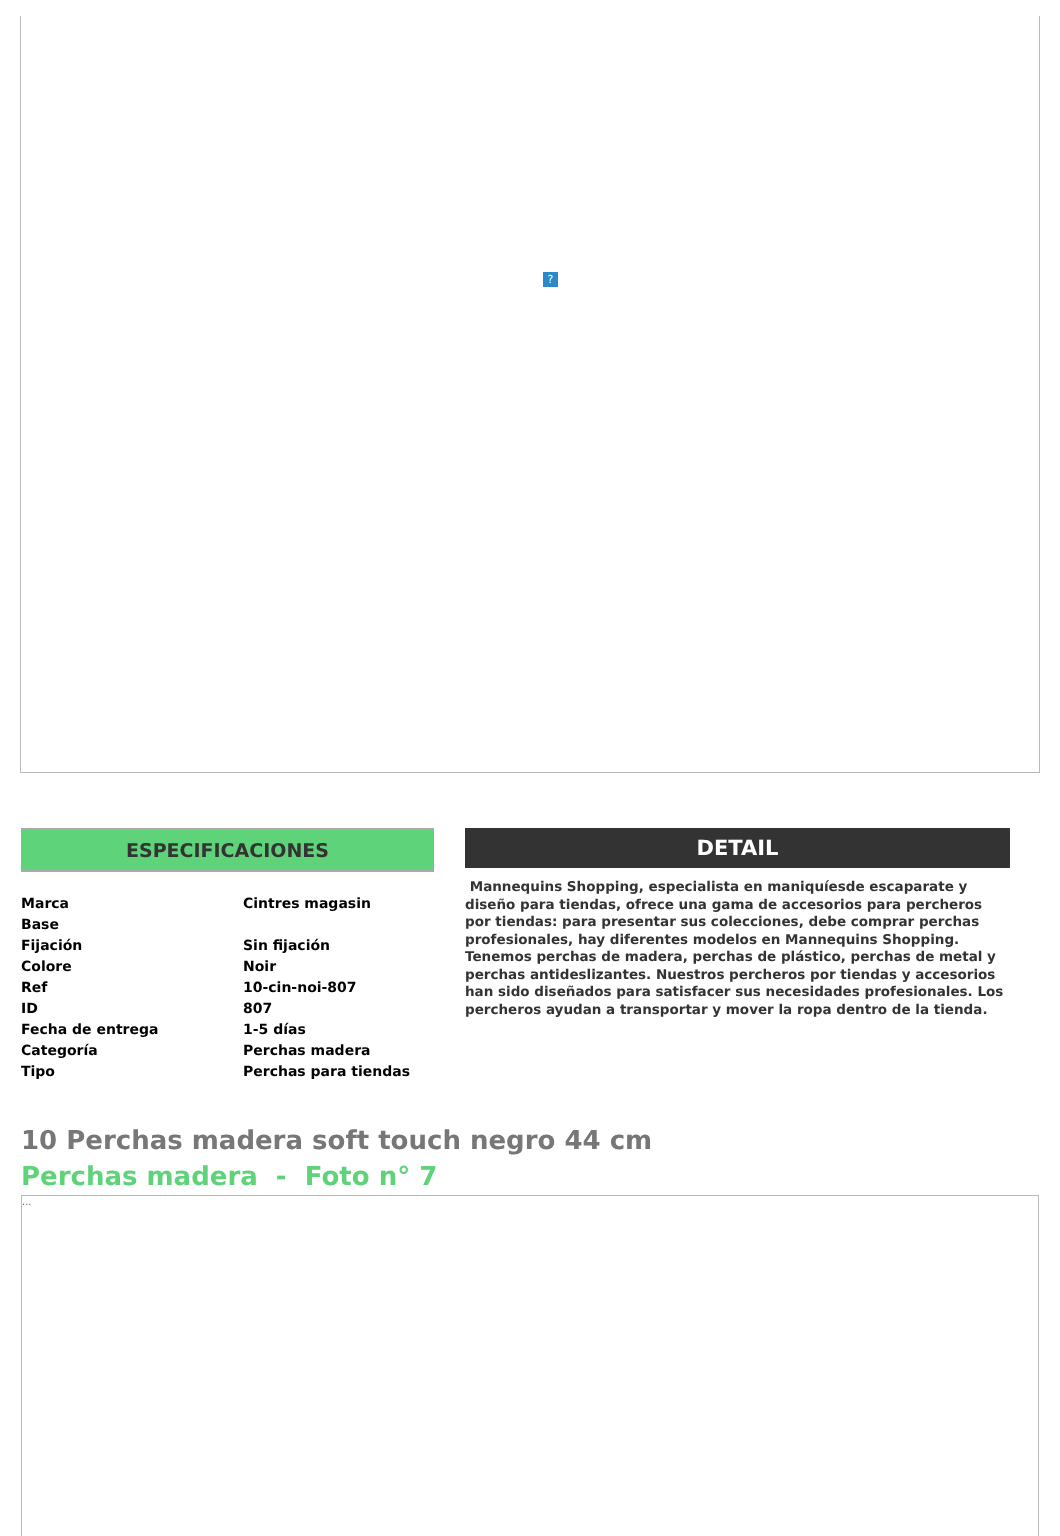?
ESPECIFICACIONES
| Marca | Cintres magasin |
| Base | |
| Fijación | Sin fijación |
| Colore | Noir |
| Ref | 10-cin-noi-807 |
| ID | 807 |
| Fecha de entrega | 1-5 días |
| Categoría | Perchas madera |
| Tipo | Perchas para tiendas |
DETAIL
Mannequins Shopping, especialista en maniquíesde escaparate y diseño para tiendas, ofrece una gama de accesorios para percheros por tiendas: para presentar sus colecciones, debe comprar perchas profesionales, hay diferentes modelos en Mannequins Shopping. Tenemos perchas de madera, perchas de plástico, perchas de metal y perchas antideslizantes. Nuestros percheros por tiendas y accesorios han sido diseñados para satisfacer sus necesidades profesionales. Los percheros ayudan a transportar y mover la ropa dentro de la tienda.
10 Perchas madera soft touch negro 44 cm
Perchas madera - Foto n° 7
...